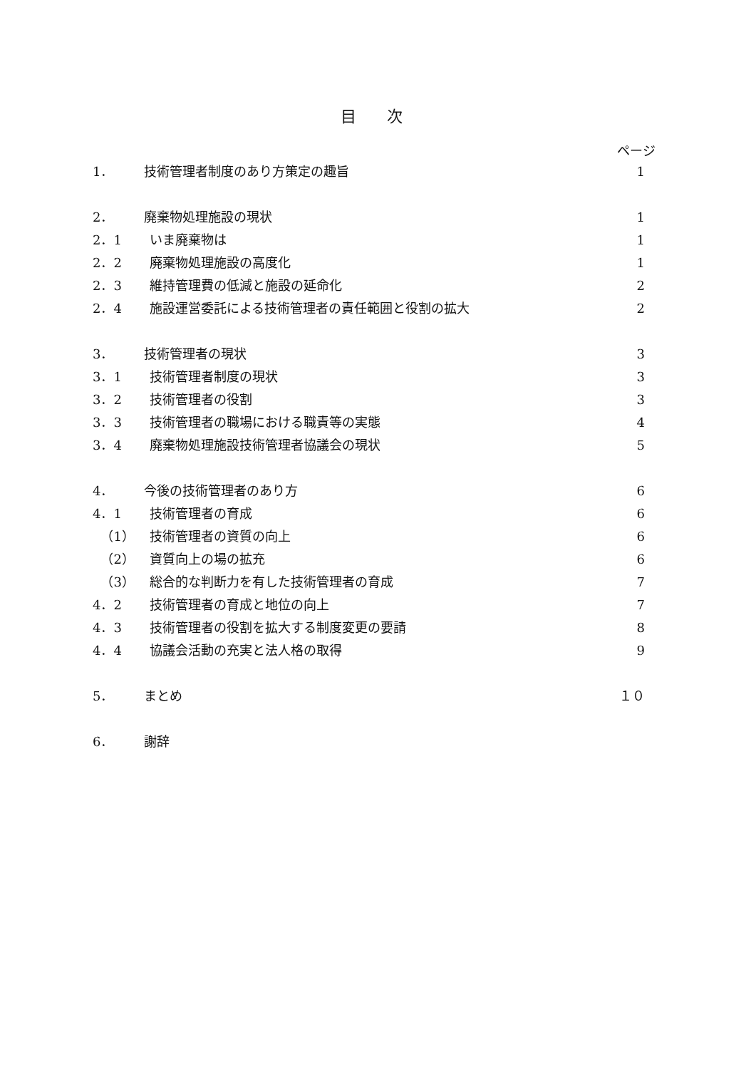目 次
ページ
1． 技術管理者制度のあり方策定の趣旨 1
2． 廃棄物処理施設の現状 1
2．1 いま廃棄物は 1
2．2 廃棄物処理施設の高度化 1
2．3 維持管理費の低減と施設の延命化 2
2．4 施設運営委託による技術管理者の責任範囲と役割の拡大 2
3． 技術管理者の現状 3
3．1 技術管理者制度の現状 3
3．2 技術管理者の役割 3
3．3 技術管理者の職場における職責等の実態 4
3．4 廃棄物処理施設技術管理者協議会の現状 5
4． 今後の技術管理者のあり方 6
4．1 技術管理者の育成 6
（1） 技術管理者の資質の向上 6
（2） 資質向上の場の拡充 6
（3） 総合的な判断力を有した技術管理者の育成 7
4．2 技術管理者の育成と地位の向上 7
4．3 技術管理者の役割を拡大する制度変更の要請 8
4．4 協議会活動の充実と法人格の取得 9
5． まとめ １０
6． 謝辞